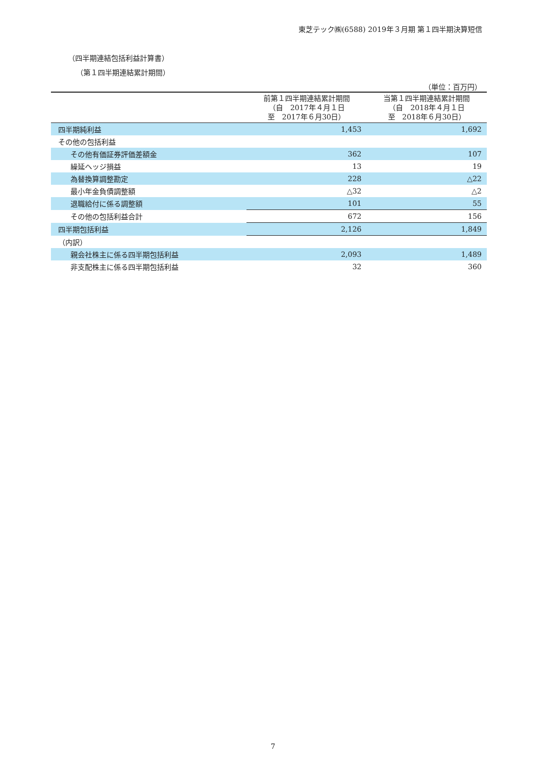東芝テック㈱(6588) 2019年３月期 第１四半期決算短信
（四半期連結包括利益計算書）
（第１四半期連結累計期間）
（単位：百万円）
| | 前第１四半期連結累計期間 （自 2017年４月１日 至 2017年６月30日） | 当第１四半期連結累計期間 （自 2018年４月１日 至 2018年６月30日） |
| --- | --- | --- |
| 四半期純利益 | 1,453 | 1,692 |
| その他の包括利益 | | |
| その他有価証券評価差額金 | 362 | 107 |
| 繰延ヘッジ損益 | 13 | 19 |
| 為替換算調整勘定 | 228 | △22 |
| 最小年金負債調整額 | △32 | △2 |
| 退職給付に係る調整額 | 101 | 55 |
| その他の包括利益合計 | 672 | 156 |
| 四半期包括利益 | 2,126 | 1,849 |
| （内訳） | | |
| 親会社株主に係る四半期包括利益 | 2,093 | 1,489 |
| 非支配株主に係る四半期包括利益 | 32 | 360 |
7